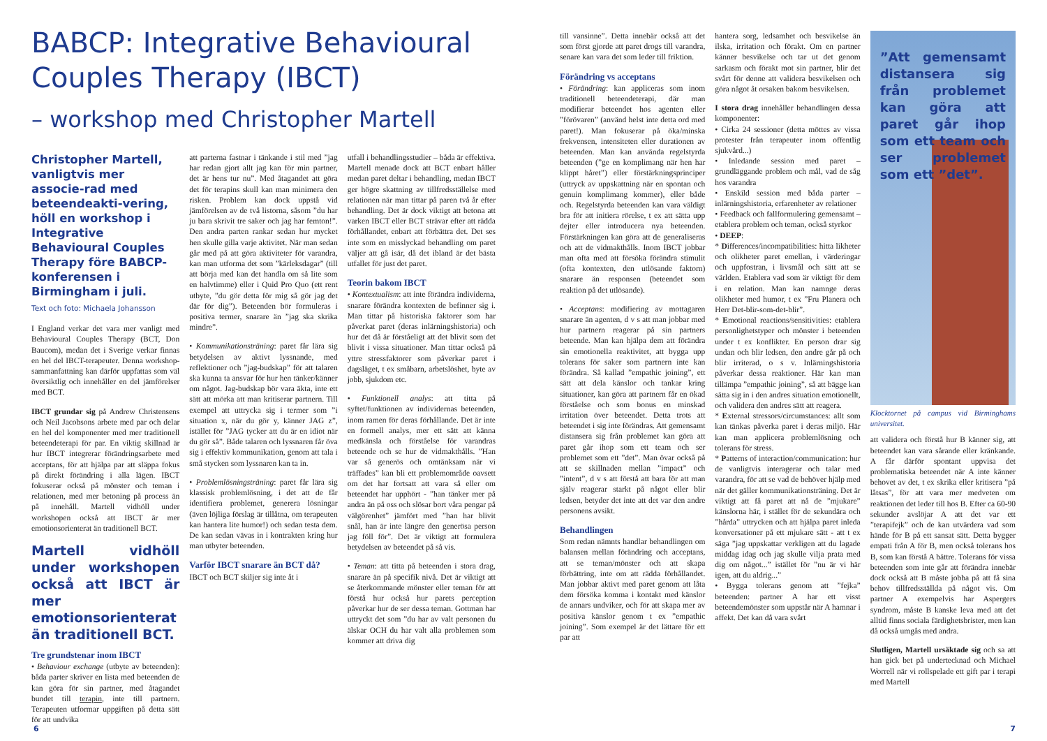BABCP: Integrative Behavioural Couples Therapy (IBCT)
– workshop med Christopher Martell
Christopher Martell, vanligtvis mer associe-rad med beteendeakti-vering, höll en workshop i Integrative Behavioural Couples Therapy före BABCP-konferensen i Birmingham i juli.
Text och foto: Michaela Johansson
I England verkar det vara mer vanligt med Behavioural Couples Therapy (BCT, Don Baucom), medan det i Sverige verkar finnas en hel del IBCT-terapeuter. Denna workshop-sammanfattning kan därför uppfattas som väl översiktlig och innehåller en del jämförelser med BCT.
IBCT grundar sig på Andrew Christensens och Neil Jacobsons arbete med par och delar en hel del komponenter med mer traditionell beteendeterapi för par. En viktig skillnad är hur IBCT integrerar förändringsarbete med acceptans, för att hjälpa par att släppa fokus på direkt förändring i alla lägen. IBCT fokuserar också på mönster och teman i relationen, med mer betoning på process än på innehåll. Martell vidhöll under workshopen också att IBCT är mer emotionsorienterat än traditionell BCT.
Martell vidhöll under workshopen också att IBCT är mer emotionsorienterat än traditionell BCT.
Tre grundstenar inom IBCT
• Behaviour exchange (utbyte av beteenden): båda parter skriver en lista med beteenden de kan göra för sin partner, med åtagandet bundet till terapin, inte till partnern. Terapeuten utformar uppgiften på detta sätt för att undvika
att parterna fastnar i tänkande i stil med ”jag har redan gjort allt jag kan för min partner, det är hens tur nu”. Med åtagandet att göra det för terapins skull kan man minimera den risken. Problem kan dock uppstå vid jämförelsen av de två listorna, såsom ”du har ju bara skrivit tre saker och jag har femton!”. Den andra parten rankar sedan hur mycket hen skulle gilla varje aktivitet. När man sedan går med på att göra aktiviteter för varandra, kan man utforma det som ”kärleksdagar” (till att börja med kan det handla om så lite som en halvtimme) eller i Quid Pro Quo (ett rent utbyte, ”du gör detta för mig så gör jag det där för dig”). Beteenden bör formuleras i positiva termer, snarare än ”jag ska skrika mindre”.
• Kommunikationsträning: paret får lära sig betydelsen av aktivt lyssnande, med reflektioner och ”jag-budskap” för att talaren ska kunna ta ansvar för hur hen tänker/känner om något. Jag-budskap bör vara äkta, inte ett sätt att mörka att man kritiserar partnern. Till exempel att uttrycka sig i termer som ”i situation x, när du gör y, känner JAG z”, istället för ”JAG tycker att du är en idiot när du gör så”. Både talaren och lyssnaren får öva sig i effektiv kommunikation, genom att tala i små stycken som lyssnaren kan ta in.
• Problemlösningsträning: paret får lära sig klassisk problemlösning, i det att de får identifiera problemet, generera lösningar (även löjliga förslag är tillåtna, om terapeuten kan hantera lite humor!) och sedan testa dem. De kan sedan vävas in i kontrakten kring hur man utbyter beteenden.
Varför IBCT snarare än BCT då?
IBCT och BCT skiljer sig inte åt i
utfall i behandlingsstudier – båda är effektiva. Martell menade dock att BCT enbart håller medan paret deltar i behandling, medan IBCT ger högre skattning av tillfredsställelse med relationen när man tittar på paren två år efter behandling. Det är dock viktigt att betona att varken IBCT eller BCT strävar efter att rädda förhållandet, enbart att förbättra det. Det ses inte som en misslyckad behandling om paret väljer att gå isär, då det ibland är det bästa utfallet för just det paret.
Teorin bakom IBCT
• Kontextualism: att inte förändra individerna, snarare förändra kontexten de befinner sig i. Man tittar på historiska faktorer som har påverkat paret (deras inlärningshistoria) och hur det då är förståeligt att det blivit som det blivit i vissa situationer. Man tittar också på yttre stressfaktorer som påverkar paret i dagsläget, t ex småbarn, arbetslöshet, byte av jobb, sjukdom etc.
• Funktionell analys: att titta på syftet/funktionen av individernas beteenden, inom ramen för deras förhållande. Det är inte en formell analys, mer ett sätt att känna medkänsla och förståelse för varandras beteende och se hur de vidmakthålls. ”Han var så generös och omtänksam när vi träffades” kan bli ett problemområde oavsett om det har fortsatt att vara så eller om beteendet har upphört - ”han tänker mer på andra än på oss och slösar bort våra pengar på välgörenhet” jämfört med ”han har blivit snål, han är inte längre den generösa person jag föll för”. Det är viktigt att formulera betydelsen av beteendet på så vis.
• Teman: att titta på beteenden i stora drag, snarare än på specifik nivå. Det är viktigt att se återkommande mönster eller teman för att förstå hur också hur parets perception påverkar hur de ser dessa teman. Gottman har uttryckt det som ”du har av valt personen du älskar OCH du har valt alla problemen som kommer att driva dig
6
till vansinne”. Detta innebär också att det som först gjorde att paret drogs till varandra, senare kan vara det som leder till friktion.
Förändring vs acceptans
• Förändring: kan appliceras som inom traditionell beteendeterapi, där man modifierar beteendet hos agenten eller ”förövaren” (använd helst inte detta ord med paret!). Man fokuserar på öka/minska frekvensen, intensiteten eller durationen av beteenden. Man kan använda regelstyrda beteenden (”ge en komplimang när hen har klippt håret”) eller förstärkningsprinciper (uttryck av uppskattning när en spontan och genuin komplimang kommer), eller både och. Regelstyrda beteenden kan vara väldigt bra för att initiera rörelse, t ex att sätta upp dejter eller introducera nya beteenden. Förstärkningen kan göra att de generaliseras och att de vidmakthålls. Inom IBCT jobbar man ofta med att försöka förändra stimulit (ofta kontexten, den utlösande faktorn) snarare än responsen (beteendet som reaktion på det utlösande).
• Acceptans: modifiering av mottagaren snarare än agenten, d v s att man jobbar med hur partnern reagerar på sin partners beteende. Man kan hjälpa dem att förändra sin emotionella reaktivitet, att bygga upp tolerans för saker som partnern inte kan förändra. Så kallad ”empathic joining”, ett sätt att dela känslor och tankar kring situationer, kan göra att partnern får en ökad förståelse och som bonus en minskad irritation över beteendet. Detta trots att beteendet i sig inte förändras. Att gemensamt distansera sig från problemet kan göra att paret går ihop som ett team och ser problemet som ett ”det”. Man övar också på att se skillnaden mellan ”impact” och ”intent”, d v s att förstå att bara för att man själv reagerar starkt på något eller blir ledsen, betyder det inte att det var den andre personens avsikt.
Behandlingen
Som redan nämnts handlar behandlingen om balansen mellan förändring och acceptans, att se teman/mönster och att skapa förbättring, inte om att rädda förhållandet. Man jobbar aktivt med paret genom att låta dem försöka komma i kontakt med känslor de annars undviker, och för att skapa mer av positiva känslor genom t ex ”empathic joining”. Som exempel är det lättare för ett par att
hantera sorg, ledsamhet och besvikelse än ilska, irritation och förakt. Om en partner känner besvikelse och tar ut det genom sarkasm och förakt mot sin partner, blir det svårt för denne att validera besvikelsen och göra något åt orsaken bakom besvikelsen.
I stora drag innehåller behandlingen dessa komponenter:
• Cirka 24 sessioner (detta möttes av vissa protester från terapeuter inom offentlig sjukvård...)
• Inledande session med paret – grundläggande problem och mål, vad de såg hos varandra
• Enskild session med båda parter – inlärningshistoria, erfarenheter av relationer
• Feedback och fallformulering gemensamt – etablera problem och teman, också styrkor
• DEEP:
* Differences/incompatibilities: hitta likheter och olikheter paret emellan, i värderingar och uppfostran, i livsmål och sätt att se världen. Etablera vad som är viktigt för dem i en relation. Man kan namnge deras olikheter med humor, t ex ”Fru Planera och Herr Det-blir-som-det-blir”.
* Emotional reactions/sensitivities: etablera personlighetstyper och mönster i beteenden under t ex konflikter. En person drar sig undan och blir ledsen, den andre går på och blir irriterad, o s v. Inlärningshistoria påverkar dessa reaktioner. Här kan man tillämpa ”empathic joining”, så att bägge kan sätta sig in i den andres situation emotionellt, och validera den andres sätt att reagera.
* External stressors/circumstances: allt som kan tänkas påverka paret i deras miljö. Här kan man applicera problemlösning och tolerans för stress.
* Patterns of interaction/communication: hur de vanligtvis interagerar och talar med varandra, för att se vad de behöver hjälp med när det gäller kommunikationsträning. Det är viktigt att få paret att nå de ”mjukare” känslorna här, i stället för de sekundära och ”hårda” uttrycken och att hjälpa paret inleda konversationer på ett mjukare sätt - att t ex säga ”jag uppskattar verkligen att du lagade middag idag och jag skulle vilja prata med dig om något...” istället för ”nu är vi här igen, att du aldrig...”
• Bygga tolerans genom att ”fejka” beteenden: partner A har ett visst beteendemönster som uppstår när A hamnar i affekt. Det kan då vara svårt
”Att gemensamt distansera sig från problemet kan göra att paret går ihop som ett team och ser problemet som ett ”det”.
Klocktornet på campus vid Birminghams universitet.
att validera och förstå hur B känner sig, att beteendet kan vara sårande eller kränkande. A får därför spontant uppvisa det problematiska beteendet när A inte känner behovet av det, t ex skrika eller kritisera ”på låtsas”, för att vara mer medveten om reaktionen det leder till hos B. Efter ca 60-90 sekunder avslöjar A att det var ett ”terapifejk” och de kan utvärdera vad som hände för B på ett sansat sätt. Detta bygger empati från A för B, men också tolerans hos B, som kan förstå A bättre. Tolerans för vissa beteenden som inte går att förändra innebär dock också att B måste jobba på att få sina behov tillfredsställda på något vis. Om partner A exempelvis har Aspergers syndrom, måste B kanske leva med att det alltid finns sociala färdighetsbrister, men kan då också umgås med andra.
Slutligen, Martell ursäktade sig och sa att han gick bet på undertecknad och Michael Worrell när vi rollspelade ett gift par i terapi med Martell
7